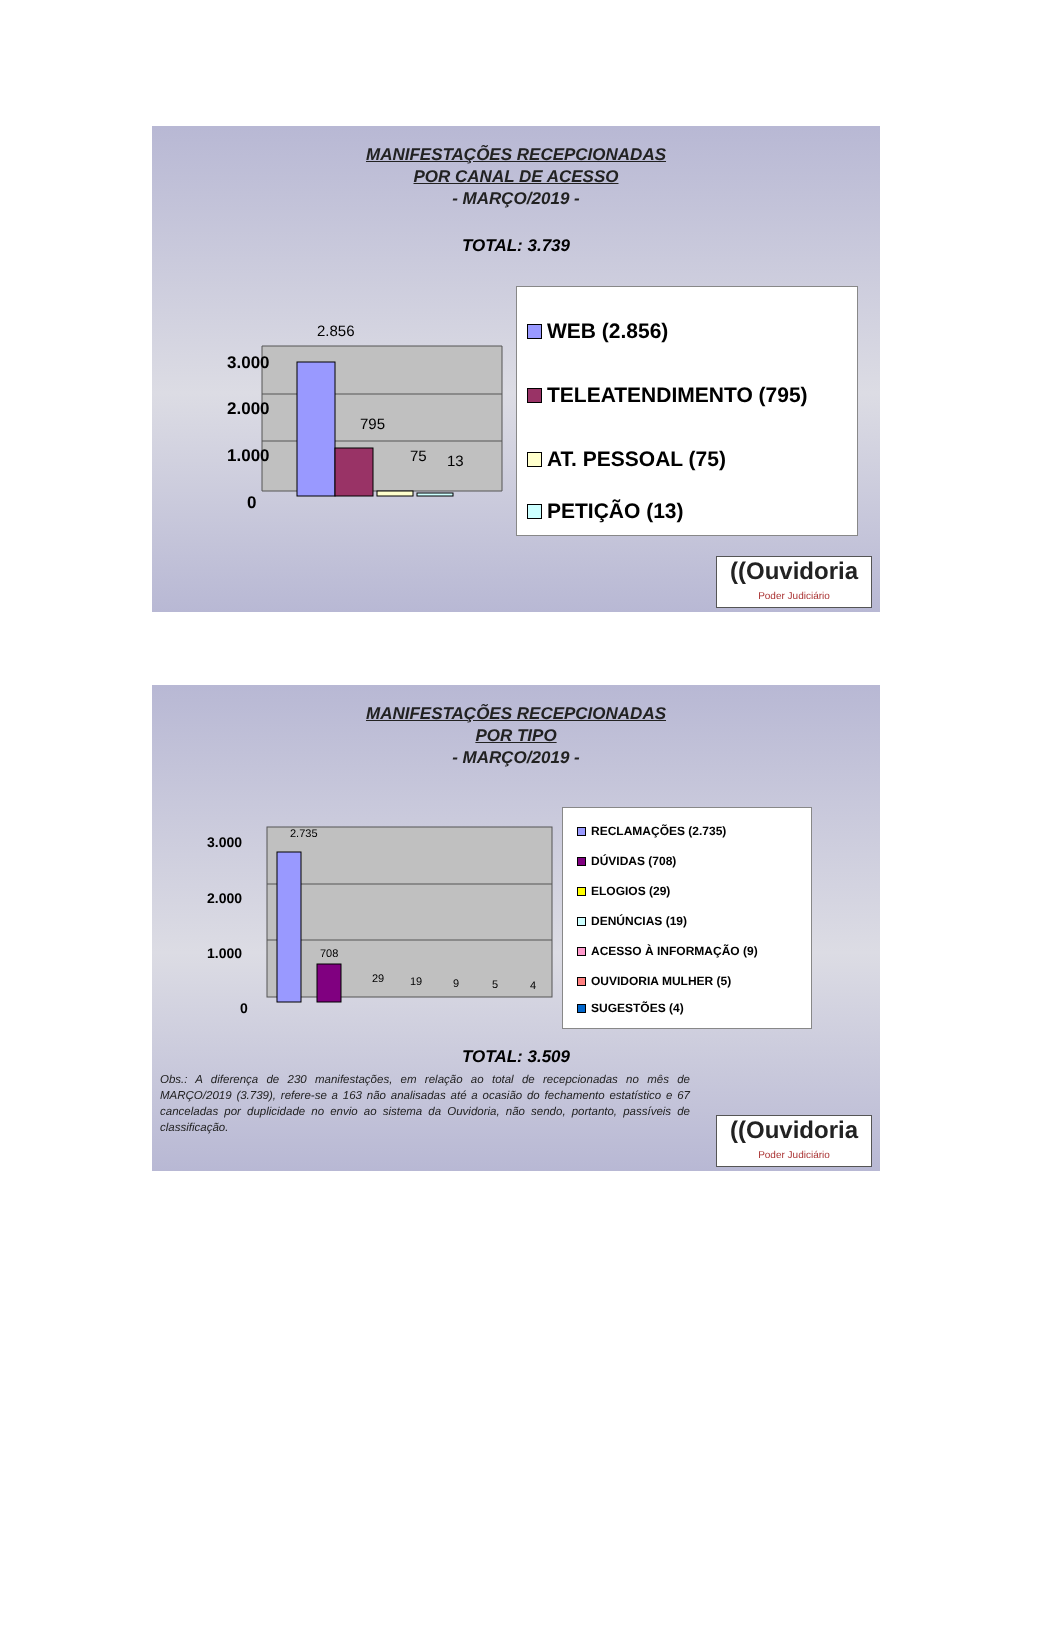MANIFESTAÇÕES RECEPCIONADAS
POR CANAL DE ACESSO
- MARÇO/2019 -
TOTAL: 3.739
3.000
2.000
1.000
0
2.856
795
75
13
WEB (2.856)
TELEATENDIMENTO (795)
AT. PESSOAL (75)
PETIÇÃO (13)
((Ouvidoria
Poder Judiciário
MANIFESTAÇÕES RECEPCIONADAS
POR TIPO
- MARÇO/2019 -
3.000
2.000
1.000
0
2.735
708
29
19
9
5
4
RECLAMAÇÕES (2.735)
DÚVIDAS (708)
ELOGIOS (29)
DENÚNCIAS (19)
ACESSO À INFORMAÇÃO (9)
OUVIDORIA MULHER (5)
SUGESTÕES (4)
TOTAL: 3.509
Obs.: A diferença de 230 manifestações, em relação ao total de recepcionadas no mês de MARÇO/2019 (3.739), refere-se a 163 não analisadas até a ocasião do fechamento estatístico e 67 canceladas por duplicidade no envio ao sistema da Ouvidoria, não sendo, portanto, passíveis de classificação.
((Ouvidoria
Poder Judiciário